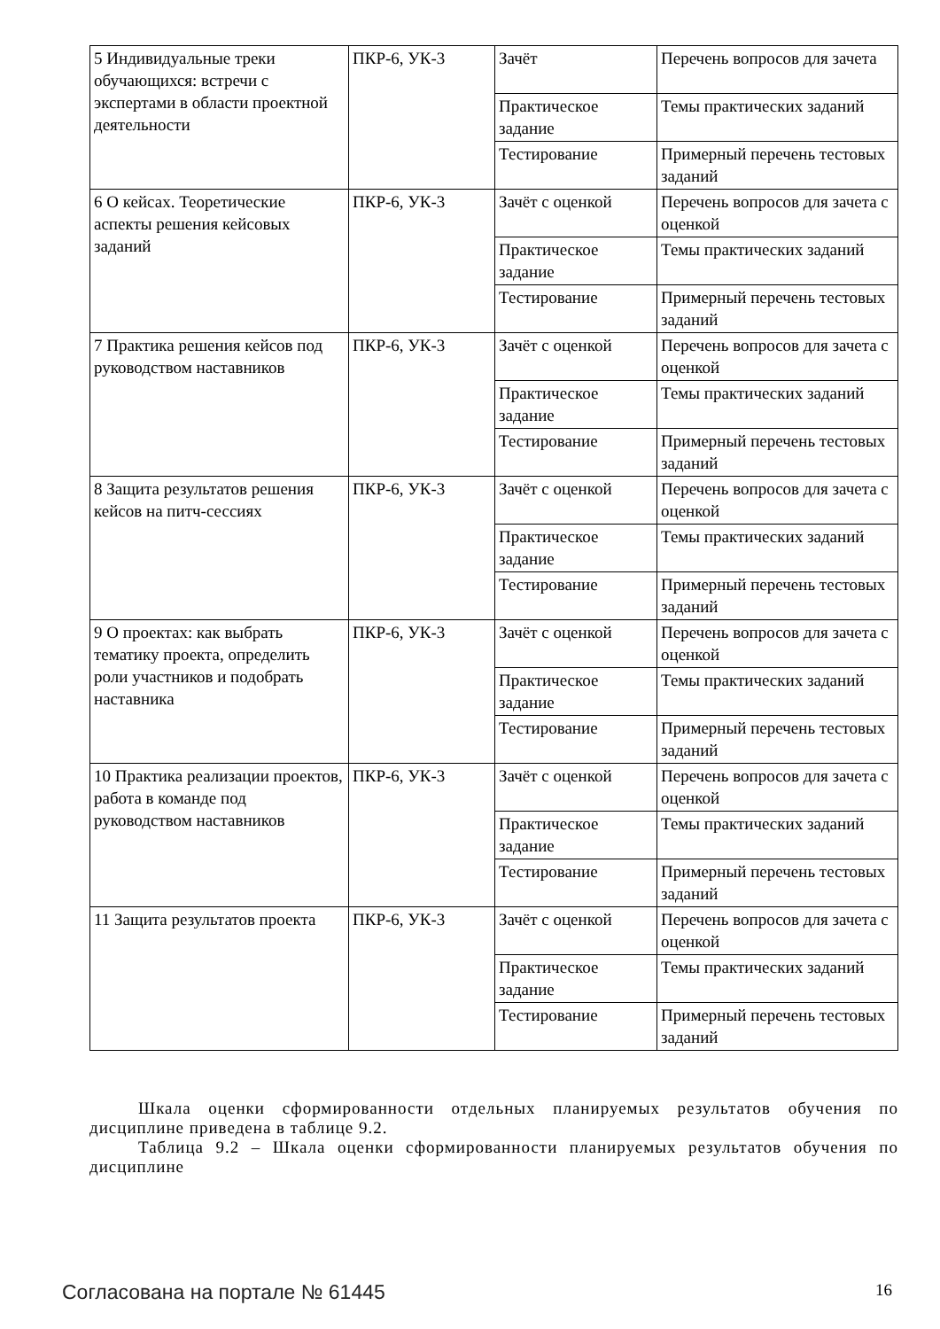| 5 Индивидуальные треки обучающихся: встречи с экспертами в области проектной деятельности | ПКР-6, УК-3 | Зачёт | Перечень вопросов для зачета |
| | | Практическое задание | Темы практических заданий |
| | | Тестирование | Примерный перечень тестовых заданий |
| 6 О кейсах. Теоретические аспекты решения кейсовых заданий | ПКР-6, УК-3 | Зачёт с оценкой | Перечень вопросов для зачета с оценкой |
| | | Практическое задание | Темы практических заданий |
| | | Тестирование | Примерный перечень тестовых заданий |
| 7 Практика решения кейсов под руководством наставников | ПКР-6, УК-3 | Зачёт с оценкой | Перечень вопросов для зачета с оценкой |
| | | Практическое задание | Темы практических заданий |
| | | Тестирование | Примерный перечень тестовых заданий |
| 8 Защита результатов решения кейсов на питч-сессиях | ПКР-6, УК-3 | Зачёт с оценкой | Перечень вопросов для зачета с оценкой |
| | | Практическое задание | Темы практических заданий |
| | | Тестирование | Примерный перечень тестовых заданий |
| 9 О проектах: как выбрать тематику проекта, определить роли участников и подобрать наставника | ПКР-6, УК-3 | Зачёт с оценкой | Перечень вопросов для зачета с оценкой |
| | | Практическое задание | Темы практических заданий |
| | | Тестирование | Примерный перечень тестовых заданий |
| 10 Практика реализации проектов, работа в команде под руководством наставников | ПКР-6, УК-3 | Зачёт с оценкой | Перечень вопросов для зачета с оценкой |
| | | Практическое задание | Темы практических заданий |
| | | Тестирование | Примерный перечень тестовых заданий |
| 11 Защита результатов проекта | ПКР-6, УК-3 | Зачёт с оценкой | Перечень вопросов для зачета с оценкой |
| | | Практическое задание | Темы практических заданий |
| | | Тестирование | Примерный перечень тестовых заданий |
Шкала оценки сформированности отдельных планируемых результатов обучения по дисциплине приведена в таблице 9.2.
Таблица 9.2 – Шкала оценки сформированности планируемых результатов обучения по дисциплине
Согласована на портале № 61445 16